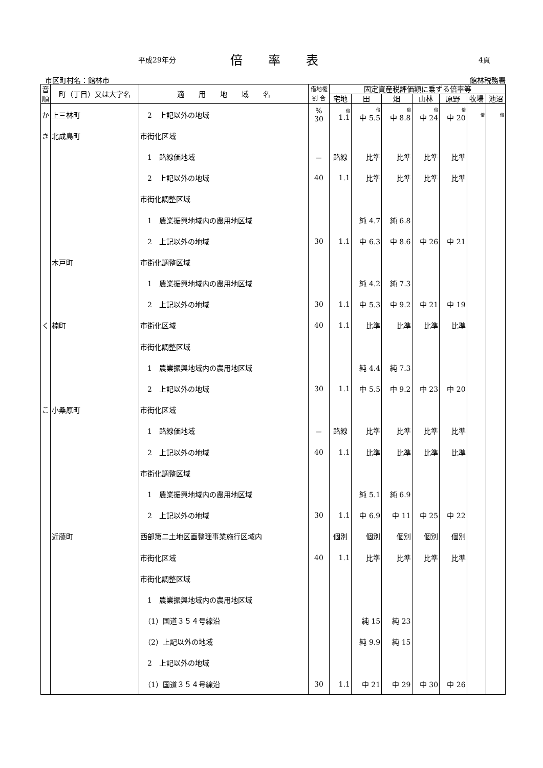平成29年分 倍率表 4頁
市区町村名：館林市 館林税務署
| 音順 | 町（丁目）又は大字名 | 適 用 地 域 名 | 借地権 割 合 | 固定資産税評価額に乗ずる倍率等 | | | | | | |
| --- | --- | --- | --- | --- | --- | --- | --- | --- | --- | --- |
| | | | | 宅地 | 田 | 畑 | 山林 | 原野 | 牧場 | 池沼 |
| か | 上三林町 | 2 上記以外の地域 | % 30 | 倍 1.1 | 倍 中 5.5 | 倍 中 8.8 | 倍 中 24 | 倍 中 20 | 倍 | 倍 |
| き | 北成島町 | 市街化区域 | | | | | | | | |
| | | 1 路線価地域 | － | 路線 | 比準 | 比準 | 比準 | 比準 | | |
| | | 2 上記以外の地域 | 40 | 1.1 | 比準 | 比準 | 比準 | 比準 | | |
| | | 市街化調整区域 | | | | | | | | |
| | | 1 農業振興地域内の農用地区域 | | | 純 4.7 | 純 6.8 | | | | |
| | | 2 上記以外の地域 | 30 | 1.1 | 中 6.3 | 中 8.6 | 中 26 | 中 21 | | |
| | 木戸町 | 市街化調整区域 | | | | | | | | |
| | | 1 農業振興地域内の農用地区域 | | | 純 4.2 | 純 7.3 | | | | |
| | | 2 上記以外の地域 | 30 | 1.1 | 中 5.3 | 中 9.2 | 中 21 | 中 19 | | |
| く | 楠町 | 市街化区域 | 40 | 1.1 | 比準 | 比準 | 比準 | 比準 | | |
| | | 市街化調整区域 | | | | | | | | |
| | | 1 農業振興地域内の農用地区域 | | | 純 4.4 | 純 7.3 | | | | |
| | | 2 上記以外の地域 | 30 | 1.1 | 中 5.5 | 中 9.2 | 中 23 | 中 20 | | |
| こ | 小桑原町 | 市街化区域 | | | | | | | | |
| | | 1 路線価地域 | － | 路線 | 比準 | 比準 | 比準 | 比準 | | |
| | | 2 上記以外の地域 | 40 | 1.1 | 比準 | 比準 | 比準 | 比準 | | |
| | | 市街化調整区域 | | | | | | | | |
| | | 1 農業振興地域内の農用地区域 | | | 純 5.1 | 純 6.9 | | | | |
| | | 2 上記以外の地域 | 30 | 1.1 | 中 6.9 | 中 11 | 中 25 | 中 22 | | |
| | 近藤町 | 西部第二土地区画整理事業施行区域内 | | 個別 | 個別 | 個別 | 個別 | 個別 | | |
| | | 市街化区域 | 40 | 1.1 | 比準 | 比準 | 比準 | 比準 | | |
| | | 市街化調整区域 | | | | | | | | |
| | | 1 農業振興地域内の農用地区域 | | | | | | | | |
| | | （1）国道３５４号線沿 | | | 純 15 | 純 23 | | | | |
| | | （2）上記以外の地域 | | | 純 9.9 | 純 15 | | | | |
| | | 2 上記以外の地域 | | | | | | | | |
| | | （1）国道３５４号線沿 | 30 | 1.1 | 中 21 | 中 29 | 中 30 | 中 26 | | |